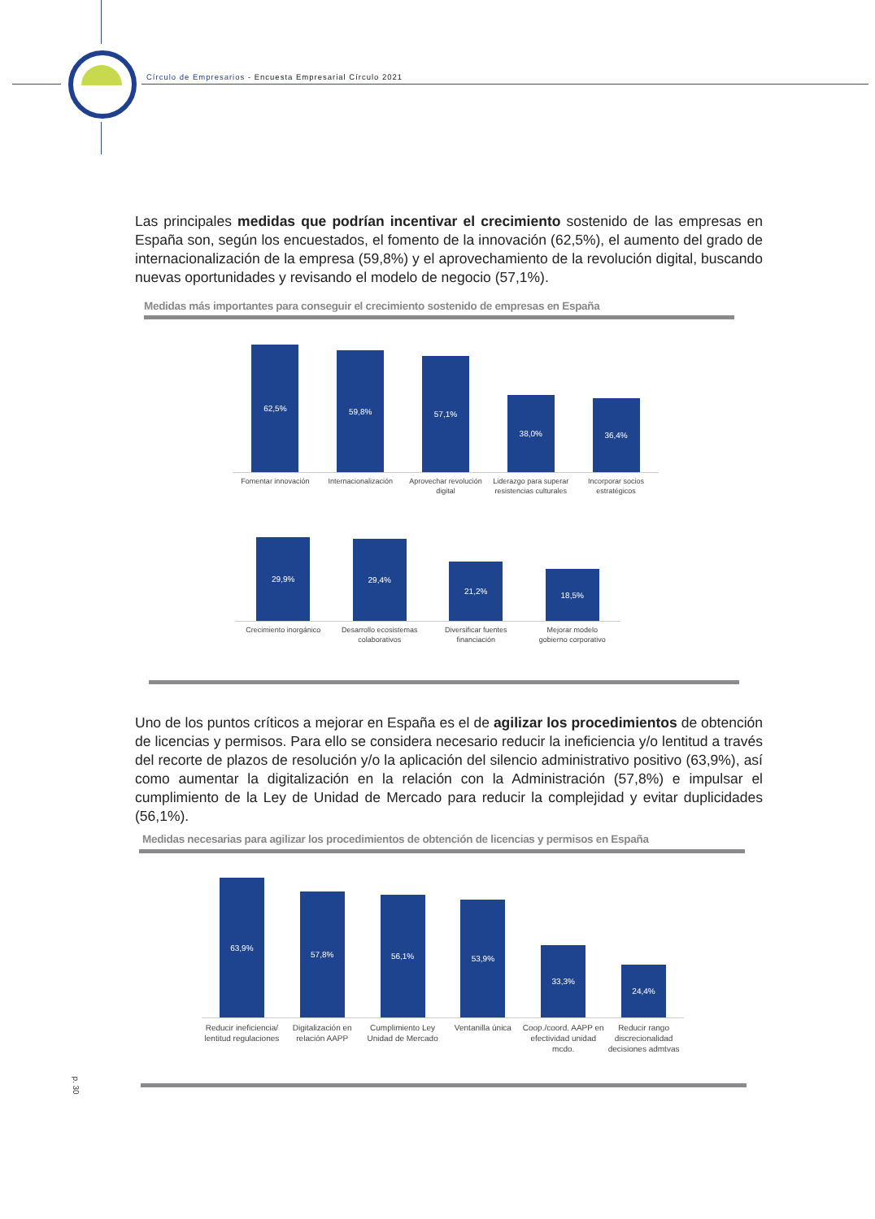Círculo de Empresarios - Encuesta Empresarial Círculo 2021
Las principales medidas que podrían incentivar el crecimiento sostenido de las empresas en España son, según los encuestados, el fomento de la innovación (62,5%), el aumento del grado de internacionalización de la empresa (59,8%) y el aprovechamiento de la revolución digital, buscando nuevas oportunidades y revisando el modelo de negocio (57,1%).
Medidas más importantes para conseguir el crecimiento sostenido de empresas en España
62,5%
Fomentar innovación
59,8%
Internacionalización
57,1%
Aprovechar revolución digital
38,0%
Liderazgo para superar resistencias culturales
36,4%
Incorporar socios estratégicos
29,9%
Crecimiento inorgánico
29,4%
Desarrollo ecosistemas colaborativos
21,2%
Diversificar fuentes financiación
18,5%
Mejorar modelo gobierno corporativo
Uno de los puntos críticos a mejorar en España es el de agilizar los procedimientos de obtención de licencias y permisos. Para ello se considera necesario reducir la ineficiencia y/o lentitud a través del recorte de plazos de resolución y/o la aplicación del silencio administrativo positivo (63,9%), así como aumentar la digitalización en la relación con la Administración (57,8%) e impulsar el cumplimiento de la Ley de Unidad de Mercado para reducir la complejidad y evitar duplicidades (56,1%).
Medidas necesarias para agilizar los procedimientos de obtención de licencias y permisos en España
63,9%
Reducir ineficiencia/ lentitud regulaciones
57,8%
Digitalización en relación AAPP
56,1%
Cumplimiento Ley Unidad de Mercado
53,9%
Ventanilla única
33,3%
Coop./coord. AAPP en efectividad unidad mcdo.
24,4%
Reducir rango discrecionalidad decisiones admtvas
p. 30